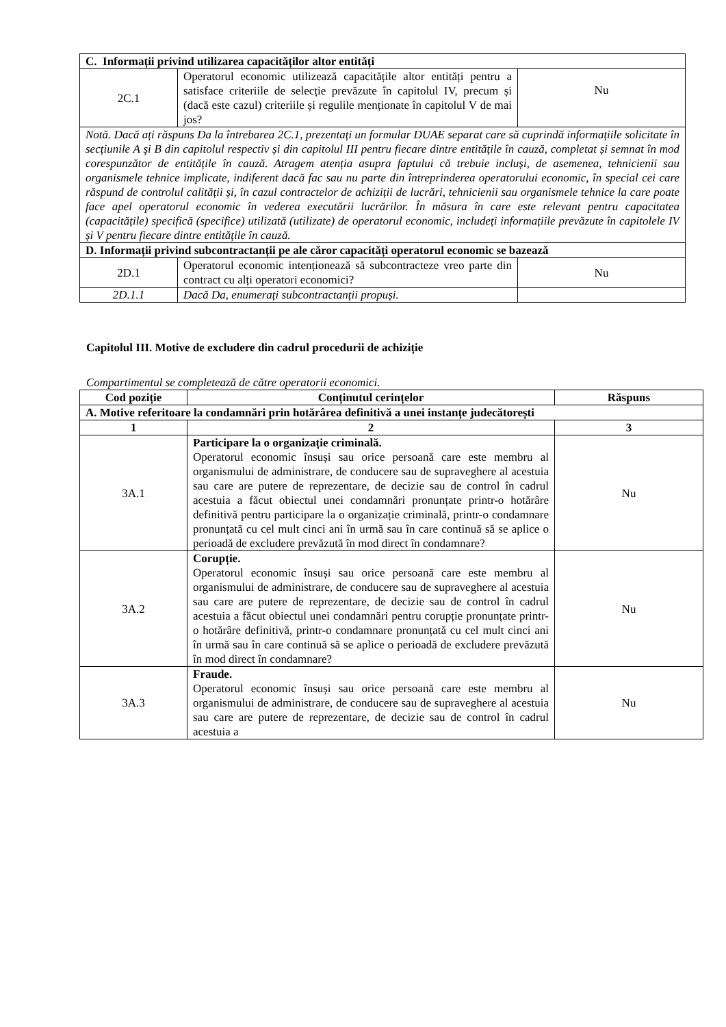| C. Informații privind utilizarea capacităților altor entități | | |
| 2C.1 | Operatorul economic utilizează capacitățile altor entități pentru a satisface criteriile de selecție prevăzute în capitolul IV, precum și (dacă este cazul) criteriile și regulile menționate în capitolul V de mai jos? | Nu |
| Notă. Dacă ați răspuns Da la întrebarea 2C.1, prezentați un formular DUAE separat care să cuprindă informațiile solicitate în secțiunile A şi B din capitolul respectiv și din capitolul III pentru fiecare dintre entitățile în cauză, completat și semnat în mod corespunzător de entitățile în cauză. Atragem atenția asupra faptului că trebuie incluși, de asemenea, tehnicienii sau organismele tehnice implicate, indiferent dacă fac sau nu parte din întreprinderea operatorului economic, în special cei care răspund de controlul calității și, în cazul contractelor de achiziții de lucrări, tehnicienii sau organismele tehnice la care poate face apel operatorul economic în vederea executării lucrărilor. În măsura în care este relevant pentru capacitatea (capacitățile) specifică (specifice) utilizată (utilizate) de operatorul economic, includeți informațiile prevăzute în capitolele IV și V pentru fiecare dintre entitățile în cauză. | | |
| D. Informații privind subcontractanții pe ale căror capacități operatorul economic se bazează | | |
| 2D.1 | Operatorul economic intenționează să subcontracteze vreo parte din contract cu alți operatori economici? | Nu |
| 2D.1.1 | Dacă Da, enumerați subcontractanții propuși. | |
Capitolul III. Motive de excludere din cadrul procedurii de achiziție
Compartimentul se completează de către operatorii economici.
| Cod poziție | Conținutul cerințelor | Răspuns |
| --- | --- | --- |
| A. Motive referitoare la condamnări prin hotărârea definitivă a unei instanțe judecătorești | | |
| 1 | 2 | 3 |
| 3A.1 | Participare la o organizație criminală. Operatorul economic însuși sau orice persoană care este membru al organismului de administrare, de conducere sau de supraveghere al acestuia sau care are putere de reprezentare, de decizie sau de control în cadrul acestuia a făcut obiectul unei condamnări pronunțate printr-o hotărâre definitivă pentru participare la o organizație criminală, printr-o condamnare pronunțată cu cel mult cinci ani în urmă sau în care continuă să se aplice o perioadă de excludere prevăzută în mod direct în condamnare? | Nu |
| 3A.2 | Corupție. Operatorul economic însuși sau orice persoană care este membru al organismului de administrare, de conducere sau de supraveghere al acestuia sau care are putere de reprezentare, de decizie sau de control în cadrul acestuia a făcut obiectul unei condamnări pentru corupție pronunțate printr-o hotărâre definitivă, printr-o condamnare pronunțată cu cel mult cinci ani în urmă sau în care continuă să se aplice o perioadă de excludere prevăzută în mod direct în condamnare? | Nu |
| 3A.3 | Fraude. Operatorul economic însuși sau orice persoană care este membru al organismului de administrare, de conducere sau de supraveghere al acestuia sau care are putere de reprezentare, de decizie sau de control în cadrul acestuia a | Nu |